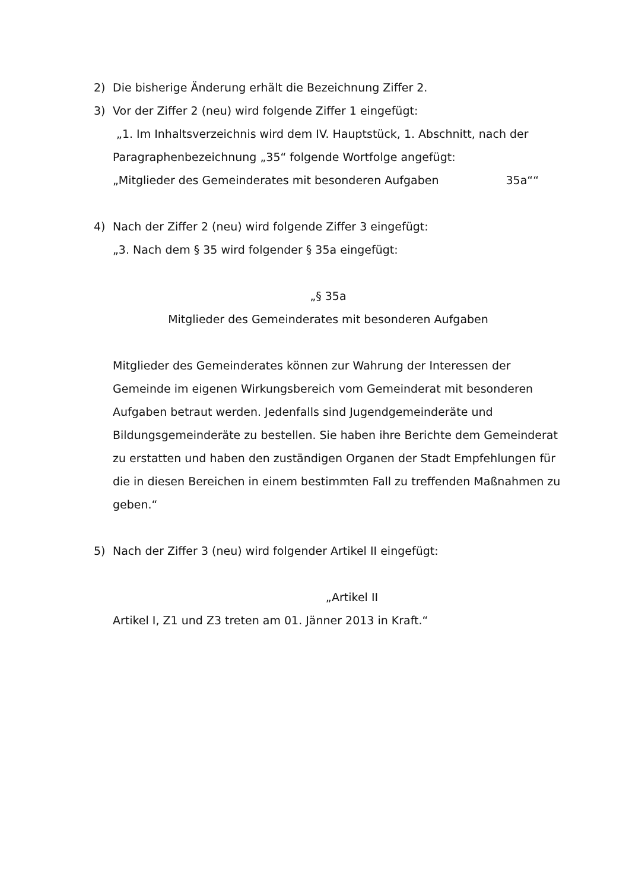2) Die bisherige Änderung erhält die Bezeichnung Ziffer 2.
3) Vor der Ziffer 2 (neu) wird folgende Ziffer 1 eingefügt:
„1. Im Inhaltsverzeichnis wird dem IV. Hauptstück, 1. Abschnitt, nach der Paragraphenbezeichnung „35“ folgende Wortfolge angefügt:
„Mitglieder des Gemeinderates mit besonderen Aufgaben 35a““
4) Nach der Ziffer 2 (neu) wird folgende Ziffer 3 eingefügt:
„3. Nach dem § 35 wird folgender § 35a eingefügt:
„§ 35a
Mitglieder des Gemeinderates mit besonderen Aufgaben
Mitglieder des Gemeinderates können zur Wahrung der Interessen der Gemeinde im eigenen Wirkungsbereich vom Gemeinderat mit besonderen Aufgaben betraut werden. Jedenfalls sind Jugendgemeinderäte und Bildungsgemeinderäte zu bestellen. Sie haben ihre Berichte dem Gemeinderat zu erstatten und haben den zuständigen Organen der Stadt Empfehlungen für die in diesen Bereichen in einem bestimmten Fall zu treffenden Maßnahmen zu geben.“
5) Nach der Ziffer 3 (neu) wird folgender Artikel II eingefügt:
„Artikel II
Artikel I, Z1 und Z3 treten am 01. Jänner 2013 in Kraft.“